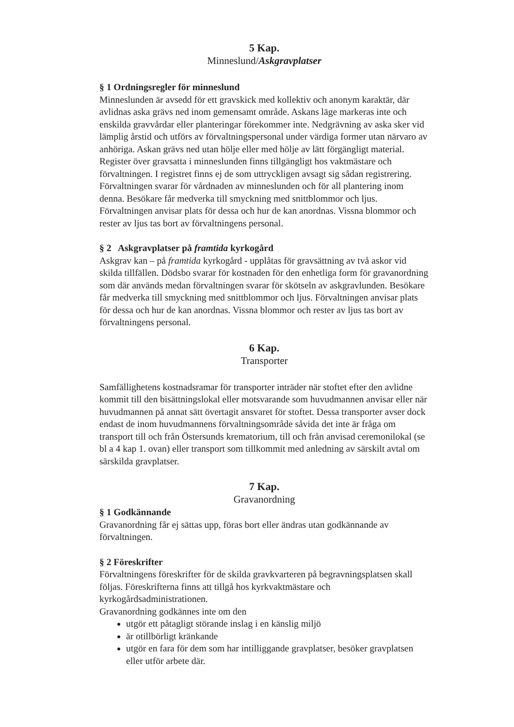5 Kap.
Minneslund/Askgravplatser
§ 1 Ordningsregler för minneslund
Minneslunden är avsedd för ett gravskick med kollektiv och anonym karaktär, där avlidnas aska grävs ned inom gemensamt område. Askans läge markeras inte och enskilda gravvårdar eller planteringar förekommer inte. Nedgrävning av aska sker vid lämplig årstid och utförs av förvaltningspersonal under värdiga former utan närvaro av anhöriga. Askan grävs ned utan hölje eller med hölje av lätt förgängligt material.
Register över gravsatta i minneslunden finns tillgängligt hos vaktmästare och förvaltningen. I registret finns ej de som uttryckligen avsagt sig sådan registrering. Förvaltningen svarar för vårdnaden av minneslunden och för all plantering inom denna. Besökare får medverka till smyckning med snittblommor och ljus. Förvaltningen anvisar plats för dessa och hur de kan anordnas. Vissna blommor och rester av ljus tas bort av förvaltningens personal.
§ 2 Askgravplatser på framtida kyrkogård
Askgrav kan – på framtida kyrkogård - upplåtas för gravsättning av två askor vid skilda tillfällen. Dödsbo svarar för kostnaden för den enhetliga form för gravanordning som där används medan förvaltningen svarar för skötseln av askgravlunden. Besökare får medverka till smyckning med snittblommor och ljus. Förvaltningen anvisar plats för dessa och hur de kan anordnas. Vissna blommor och rester av ljus tas bort av förvaltningens personal.
6 Kap.
Transporter
Samfällighetens kostnadsramar för transporter inträder när stoftet efter den avlidne kommit till den bisättningslokal eller motsvarande som huvudmannen anvisar eller när huvudmannen på annat sätt övertagit ansvaret för stoftet. Dessa transporter avser dock endast de inom huvudmannens förvaltningsområde såvida det inte är fråga om transport till och från Östersunds krematorium, till och från anvisad ceremonilokal (se bl a 4 kap 1. ovan) eller transport som tillkommit med anledning av särskilt avtal om särskilda gravplatser.
7 Kap.
Gravanordning
§ 1 Godkännande
Gravanordning får ej sättas upp, föras bort eller ändras utan godkännande av förvaltningen.
§ 2 Föreskrifter
Förvaltningens föreskrifter för de skilda gravkvarteren på begravningsplatsen skall följas. Föreskrifterna finns att tillgå hos kyrkvaktmästare och kyrkogårdsadministrationen.
Gravanordning godkännes inte om den
utgör ett påtagligt störande inslag i en känslig miljö
är otillbörligt kränkande
utgör en fara för dem som har intilliggande gravplatser, besöker gravplatsen eller utför arbete där.